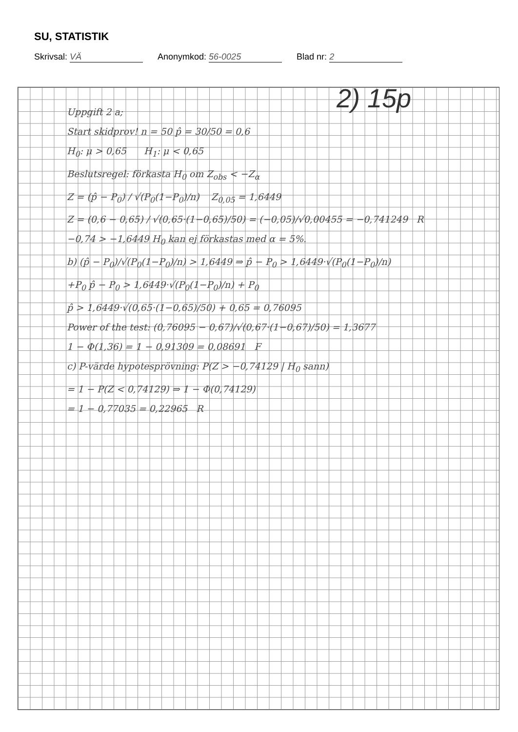SU, STATISTIK
Skrivsal: VÄ Anonymkod: 56-0025 Blad nr: 2
2) 15p
Uppgift 2 a;
Start skidprov! n = 50 p̂ = 30/50 = 0,6
H<sub>0</sub>: μ > 0,65 H<sub>1</sub>: μ < 0,65
Beslutsregel: förkasta H<sub>0</sub> om Z<sub>obs</sub> < −Z<sub>α</sub>
Z = (p̂ − P<sub>0</sub>) / √(P<sub>0</sub>(1−P<sub>0</sub>)/n) Z<sub>0,05</sub> = 1,6449
Z = (0,6 − 0,65) / √(0,65·(1−0,65)/50) = (−0,05)/√0,00455 = −0,741249 R
−0,74 > −1,6449 H<sub>0</sub> kan ej förkastas med α = 5%.
b) (p̂ − P<sub>0</sub>)/√(P<sub>0</sub>(1−P<sub>0</sub>)/n) > 1,6449 ⇒ p̂ − P<sub>0</sub> > 1,6449·√(P<sub>0</sub>(1−P<sub>0</sub>)/n)
+P<sub>0</sub> p̂ − P<sub>0</sub> > 1,6449·√(P<sub>0</sub>(1−P<sub>0</sub>)/n) + P<sub>0</sub>
p̂ > 1,6449·√(0,65·(1−0,65)/50) + 0,65 = 0,76095
Power of the test: (0,76095 − 0,67)/√(0,67·(1−0,67)/50) = 1,3677
1 − Φ(1,36) = 1 − 0,91309 = 0,08691 F
c) P-värde hypotesprövning: P(Z > −0,74129 | H<sub>0</sub> sann)
= 1 − P(Z < 0,74129) ⇒ 1 − Φ(0,74129)
= 1 − 0,77035 = 0,22965 R